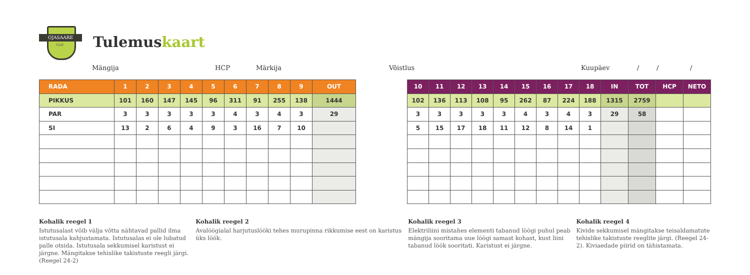OJASAARE
Golf
Tulemuskaart
Mängija HCP Märkija Võistlus Kuupäev / / /
| RADA | 1 | 2 | 3 | 4 | 5 | 6 | 7 | 8 | 9 | OUT |
| --- | --- | --- | --- | --- | --- | --- | --- | --- | --- | --- |
| PIKKUS | 101 | 160 | 147 | 145 | 96 | 311 | 91 | 255 | 138 | 1444 |
| PAR | 3 | 3 | 3 | 3 | 3 | 4 | 3 | 4 | 3 | 29 |
| SI | 13 | 2 | 6 | 4 | 9 | 3 | 16 | 7 | 10 | |
| 10 | 11 | 12 | 13 | 14 | 15 | 16 | 17 | 18 | IN | TOT | HCP | NETO |
| --- | --- | --- | --- | --- | --- | --- | --- | --- | --- | --- | --- | --- |
| 102 | 136 | 113 | 108 | 95 | 262 | 87 | 224 | 188 | 1315 | 2759 | | |
| 3 | 3 | 3 | 3 | 3 | 4 | 3 | 4 | 3 | 29 | 58 | | |
| 5 | 15 | 17 | 18 | 11 | 12 | 8 | 14 | 1 | | | | |
Kohalik reegel 1
Istutusalast võib välja võtta nähtavad pallid ilma istutusala kahjustamata. Istutusalas ei ole lubatud palle otsida. Istutusala sekkumisel karistust ei järgne. Mängitakse tehislike takistuste reegli järgi. (Reegel 24-2)
Kohalik reegel 2
Avalöögialal harjutuslööki tehes murupinna rikkumise eest on karistus üks löök.
Kohalik reegel 3
Elektriliini mistahes elementi tabanud löögi puhul peab mängija sooritama uue löögi samast kohast, kust liini tabanud löök sooritati. Karistust ei järgne.
Kohalik reegel 4
Kivide sekkumisel mängitakse teisaldamatute tehislike takistuste reeglite järgi. (Reegel 24-2). Kiviaedade piirid on tähistamata.